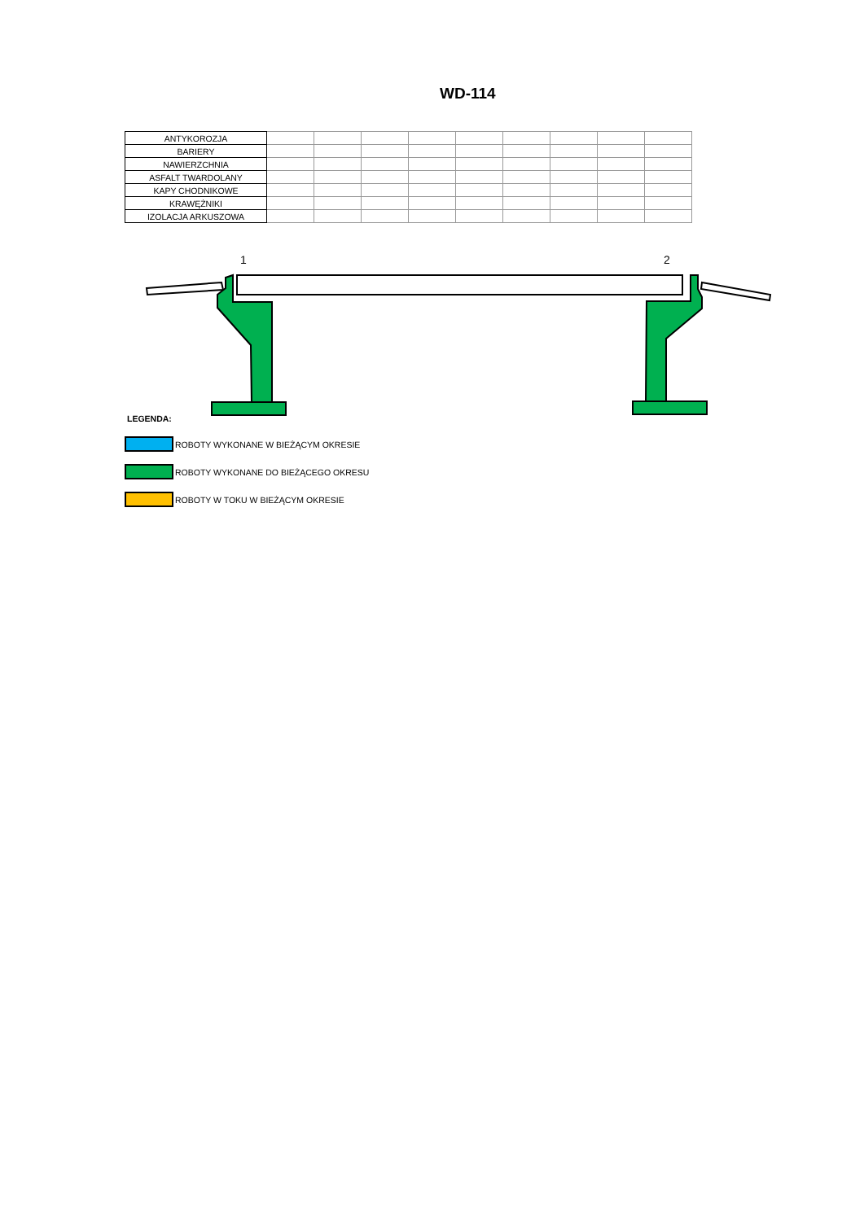WD-114
| ANTYKOROZJA | | | | | | | | | |
| BARIERY | | | | | | | | | |
| NAWIERZCHNIA | | | | | | | | | |
| ASFALT TWARDOLANY | | | | | | | | | |
| KAPY CHODNIKOWE | | | | | | | | | |
| KRAWĘŻNIKI | | | | | | | | | |
| IZOLACJA ARKUSZOWA | | | | | | | | | |
1
2
LEGENDA:
ROBOTY WYKONANE W BIEŻĄCYM OKRESIE
ROBOTY WYKONANE DO BIEŻĄCEGO OKRESU
ROBOTY W TOKU W BIEŻĄCYM OKRESIE